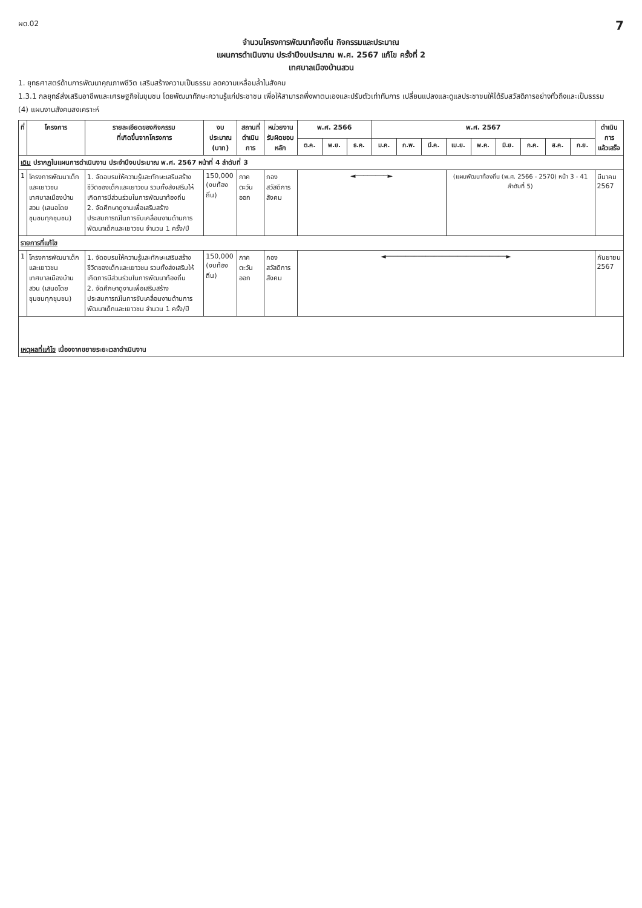ผด.02 7
จำนวนโครงการพัฒนาท้องถิ่น กิจกรรมและประมาณ
แผนการดำเนินงาน ประจำปีงบประมาณ พ.ศ. 2567 แก้ไข ครั้งที่ 2
เทศบาลเมืองบ้านสวน
1. ยุทธศาสตร์ด้านการพัฒนาคุณภาพชีวิต เสริมสร้างความเป็นธรรม ลดความเหลื่อมล้ำในสังคม
1.3.1 กลยุทธ์ส่งเสริมอาชีพและเศรษฐกิจในชุมชน โดยพัฒนาทักษะความรู้แก่ประชาชน เพื่อให้สามารถพึ่งพาตนเองและปรับตัวเท่าทันการ เปลี่ยนแปลงและดูแลประชาชนให้ได้รับสวัสดิการอย่างทั่วถึงและเป็นธรรม
(4) แผนงานสังคมสงเคราะห์
| ที่ | โครงการ | รายละเอียดของกิจกรรม ที่เกิดขึ้นจากโครงการ | งบประมาณ (บาท) | สถานที่ ดำเนินการ | หน่วยงาน รับผิดชอบหลัก | พ.ศ. 2566 | | | พ.ศ. 2567 | | | | | | | | | ดำเนินการ แล้วเสร็จ |
| --- | --- | --- | --- | --- | --- | --- | --- | --- | --- | --- | --- | --- | --- | --- | --- | --- | --- | --- |
| | | | | | | ต.ค. | พ.ย. | ธ.ค. | ม.ค. | ก.พ. | มี.ค. | เม.ย. | พ.ค. | มิ.ย. | ก.ค. | ส.ค. | ก.ย. | |
| เดิม ปรากฏในแผนการดำเนินงาน ประจำปีงบประมาณ พ.ศ. 2567 หน้าที่ 4 ลำดับที่ 3 | | | | | | | | | | | | | | | | | | |
| 1 | โครงการพัฒนาเด็กและเยาวชน เทศบาลเมืองบ้านสวน (เสนอโดย ชุมชนทุกชุมชน) | 1. จัดอบรมให้ความรู้และทักษะเสริมสร้างชีวิตของเด็กและเยาวชน รวมทั้งส่งเสริมให้เกิดการมีส่วนร่วมในการพัฒนาท้องถิ่น 2. จัดศึกษาดูงานเพื่อเสริมสร้างประสบการณ์ในการขับเคลื่อนงานด้านการพัฒนาเด็กและเยาวชน จำนวน 1 ครั้ง/ปี | 150,000 (งบท้องถิ่น) | ภาคตะวันออก | กอง สวัสดิการสังคม | ◄────────► | | | | | | (แผนพัฒนาท้องถิ่น (พ.ศ. 2566 - 2570) หน้า 3 - 41 ลำดับที่ 5) | | | | | | มีนาคม 2567 |
| รายการที่แก้ไข | | | | | | | | | | | | | | | | | | |
| 1 | โครงการพัฒนาเด็กและเยาวชน เทศบาลเมืองบ้านสวน (เสนอโดย ชุมชนทุกชุมชน) | 1. จัดอบรมให้ความรู้และทักษะเสริมสร้างชีวิตของเด็กและเยาวชน รวมทั้งส่งเสริมให้เกิดการมีส่วนร่วมในการพัฒนาท้องถิ่น 2. จัดศึกษาดูงานเพื่อเสริมสร้างประสบการณ์ในการขับเคลื่อนงานด้านการพัฒนาเด็กและเยาวชน จำนวน 1 ครั้ง/ปี | 150,000 (งบท้องถิ่น) | ภาคตะวันออก | กอง สวัสดิการสังคม | ◄──────────────────────────────► | | | | | | | | | | | | กันยายน 2567 |
| เหตุผลที่แก้ไข เนื่องจากขยายระยะเวลาดำเนินงาน | | | | | | | | | | | | | | | | | | |